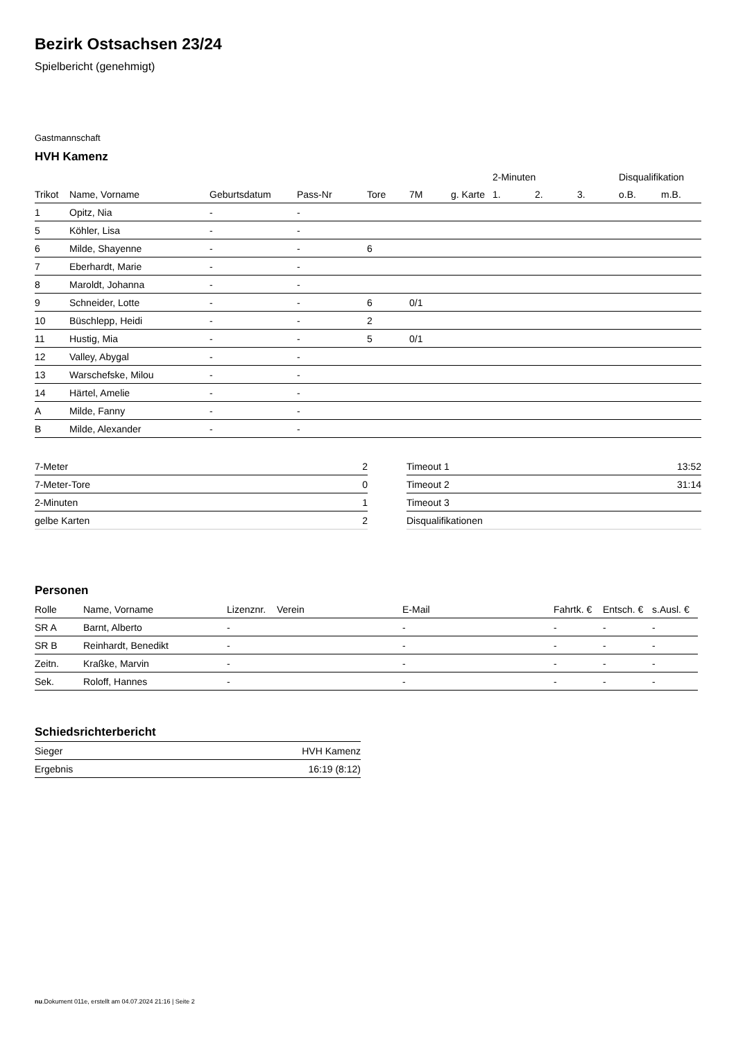Bezirk Ostsachsen 23/24
Spielbericht (genehmigt)
Gastmannschaft
HVH Kamenz
| | | | | | | | 2-Minuten | | | Disqualifikation | |
| --- | --- | --- | --- | --- | --- | --- | --- | --- | --- | --- | --- |
| Trikot | Name, Vorname | Geburtsdatum | Pass-Nr | Tore | 7M | g. Karte | 1. | 2. | 3. | o.B. | m.B. |
| 1 | Opitz, Nia | - | - | | | | | | | | |
| 5 | Köhler, Lisa | - | - | | | | | | | | |
| 6 | Milde, Shayenne | - | - | 6 | | | | | | | |
| 7 | Eberhardt, Marie | - | - | | | | | | | | |
| 8 | Maroldt, Johanna | - | - | | | | | | | | |
| 9 | Schneider, Lotte | - | - | 6 | 0/1 | | | | | | |
| 10 | Büschlepp, Heidi | - | - | 2 | | | | | | | |
| 11 | Hustig, Mia | - | - | 5 | 0/1 | | | | | | |
| 12 | Valley, Abygal | - | - | | | | | | | | |
| 13 | Warschefske, Milou | - | - | | | | | | | | |
| 14 | Härtel, Amelie | - | - | | | | | | | | |
| A | Milde, Fanny | - | - | | | | | | | | |
| B | Milde, Alexander | - | - | | | | | | | | |
| 7-Meter | 2 |
| 7-Meter-Tore | 0 |
| 2-Minuten | 1 |
| gelbe Karten | 2 |
| Timeout 1 | 13:52 |
| Timeout 2 | 31:14 |
| Timeout 3 | |
| Disqualifikationen | |
Personen
| Rolle | Name, Vorname | Lizenznr. | Verein | E-Mail | Fahrtk. € | Entsch. € | s.Ausl. € |
| --- | --- | --- | --- | --- | --- | --- | --- |
| SR A | Barnt, Alberto | - | | - | - | - | - |
| SR B | Reinhardt, Benedikt | - | | - | - | - | - |
| Zeitn. | Kraßke, Marvin | - | | - | - | - | - |
| Sek. | Roloff, Hannes | - | | - | - | - | - |
Schiedsrichterbericht
| Sieger | HVH Kamenz |
| Ergebnis | 16:19 (8:12) |
nu.Dokument 011e, erstellt am 04.07.2024 21:16 | Seite 2